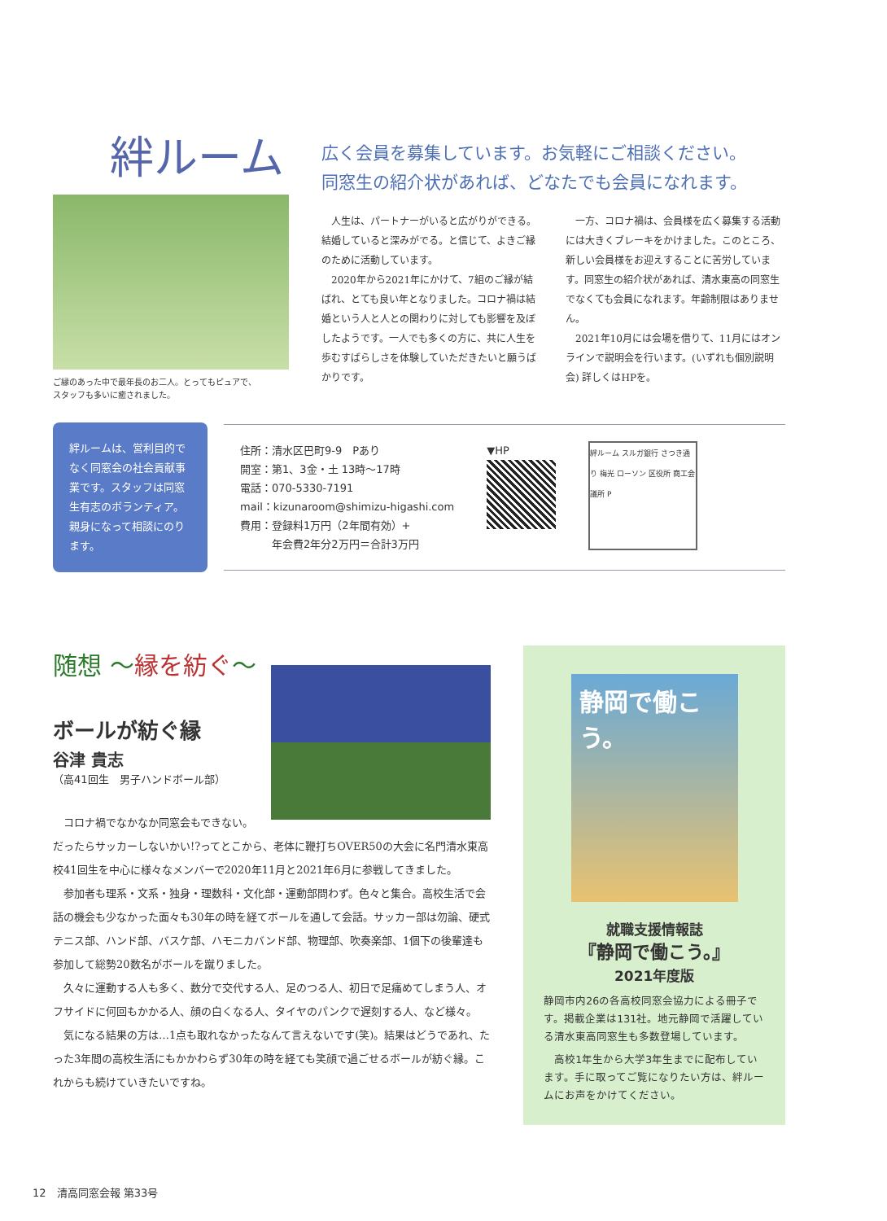絆ルーム
ご縁のあった中で最年長のお二人。とってもピュアで、
スタッフも多いに癒されました。
広く会員を募集しています。お気軽にご相談ください。
同窓生の紹介状があれば、どなたでも会員になれます。
人生は、パートナーがいると広がりができる。結婚していると深みがでる。と信じて、よきご縁のために活動しています。
2020年から2021年にかけて、7組のご縁が結ばれ、とても良い年となりました。コロナ禍は結婚という人と人との関わりに対しても影響を及ぼしたようです。一人でも多くの方に、共に人生を歩むすばらしさを体験していただきたいと願うばかりです。
一方、コロナ禍は、会員様を広く募集する活動には大きくブレーキをかけました。このところ、新しい会員様をお迎えすることに苦労しています。同窓生の紹介状があれば、清水東高の同窓生でなくても会員になれます。年齢制限はありません。
2021年10月には会場を借りて、11月にはオンラインで説明会を行います。(いずれも個別説明会) 詳しくはHPを。
絆ルームは、営利目的でなく同窓会の社会貢献事業です。スタッフは同窓生有志のボランティア。親身になって相談にのります。
住所：清水区巴町9-9　Pあり
開室：第1、3金・土 13時～17時
電話：070-5330-7191
mail：kizunaroom@shimizu-higashi.com
費用：登録料1万円（2年間有効）+
　　　年会費2年分2万円＝合計3万円
▼HP
絆ルーム スルガ銀行 さつき通り 梅光 ローソン 区役所 商工会議所 P
随想 ～縁を紡ぐ～
ボールが紡ぐ縁
谷津 貴志
（高41回生　男子ハンドボール部）
コロナ禍でなかなか同窓会もできない。だったらサッカーしないかい!?ってとこから、老体に鞭打ちOVER50の大会に名門清水東高校41回生を中心に様々なメンバーで2020年11月と2021年6月に参戦してきました。
参加者も理系・文系・独身・理数科・文化部・運動部問わず。色々と集合。高校生活で会話の機会も少なかった面々も30年の時を経てボールを通して会話。サッカー部は勿論、硬式テニス部、ハンド部、バスケ部、ハモニカバンド部、物理部、吹奏楽部、1個下の後輩達も参加して総勢20数名がボールを蹴りました。
久々に運動する人も多く、数分で交代する人、足のつる人、初日で足痛めてしまう人、オフサイドに何回もかかる人、顔の白くなる人、タイヤのパンクで遅刻する人、など様々。
気になる結果の方は…1点も取れなかったなんて言えないです(笑)。結果はどうであれ、たった3年間の高校生活にもかかわらず30年の時を経ても笑顔で過ごせるボールが紡ぐ縁。これからも続けていきたいですね。
静岡で働こう。
就職支援情報誌
『静岡で働こう。』
2021年度版
静岡市内26の各高校同窓会協力による冊子です。掲載企業は131社。地元静岡で活躍している清水東高同窓生も多数登場しています。
　高校1年生から大学3年生までに配布しています。手に取ってご覧になりたい方は、絆ルームにお声をかけてください。
12　清高同窓会報 第33号